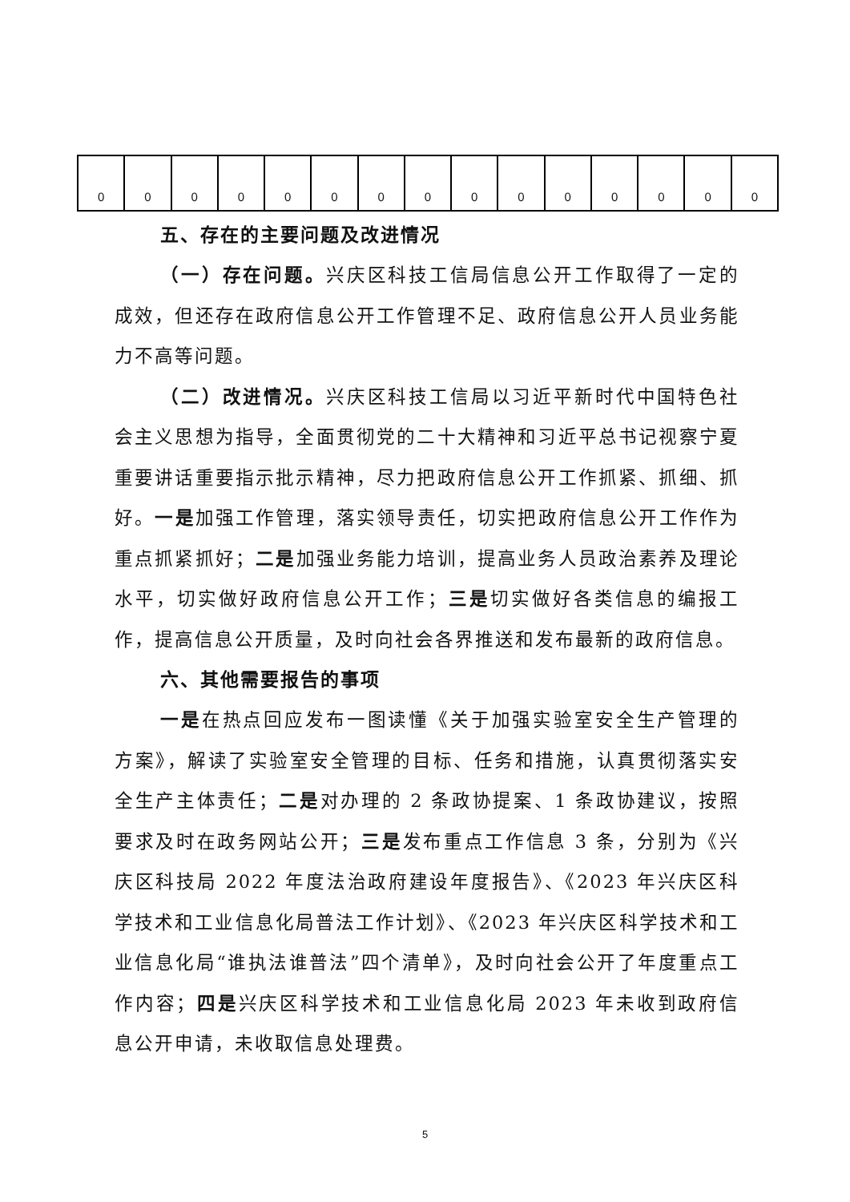| 0 | 0 | 0 | 0 | 0 | 0 | 0 | 0 | 0 | 0 | 0 | 0 | 0 | 0 | 0 |
五、存在的主要问题及改进情况
（一）存在问题。兴庆区科技工信局信息公开工作取得了一定的成效，但还存在政府信息公开工作管理不足、政府信息公开人员业务能力不高等问题。
（二）改进情况。兴庆区科技工信局以习近平新时代中国特色社会主义思想为指导，全面贯彻党的二十大精神和习近平总书记视察宁夏重要讲话重要指示批示精神，尽力把政府信息公开工作抓紧、抓细、抓好。一是加强工作管理，落实领导责任，切实把政府信息公开工作作为重点抓紧抓好；二是加强业务能力培训，提高业务人员政治素养及理论水平，切实做好政府信息公开工作；三是切实做好各类信息的编报工作，提高信息公开质量，及时向社会各界推送和发布最新的政府信息。
六、其他需要报告的事项
一是在热点回应发布一图读懂《关于加强实验室安全生产管理的方案》，解读了实验室安全管理的目标、任务和措施，认真贯彻落实安全生产主体责任；二是对办理的 2 条政协提案、1 条政协建议，按照要求及时在政务网站公开；三是发布重点工作信息 3 条，分别为《兴庆区科技局 2022 年度法治政府建设年度报告》、《2023 年兴庆区科学技术和工业信息化局普法工作计划》、《2023 年兴庆区科学技术和工业信息化局“谁执法谁普法”四个清单》，及时向社会公开了年度重点工作内容；四是兴庆区科学技术和工业信息化局 2023 年未收到政府信息公开申请，未收取信息处理费。
5